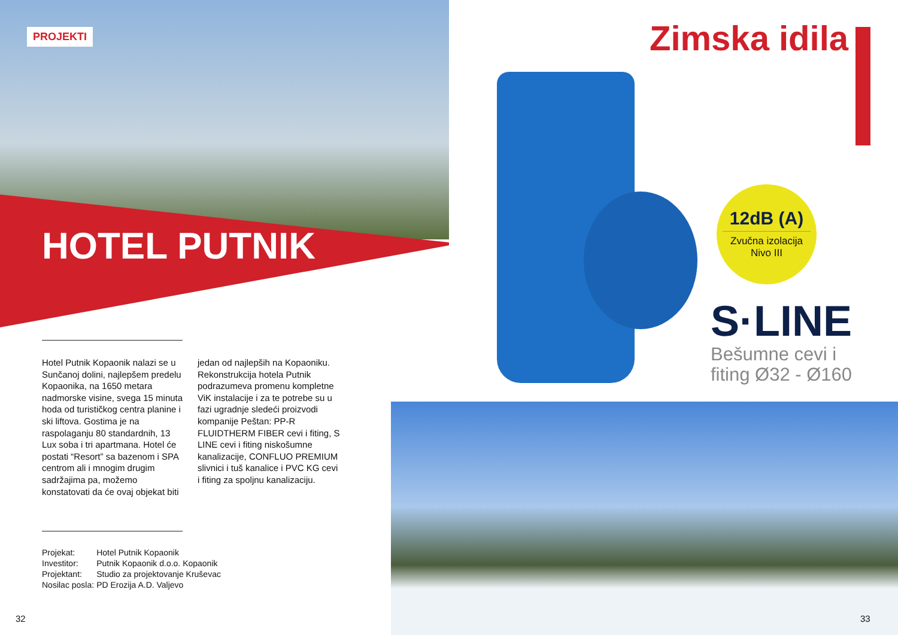PROJEKTI
HOTEL PUTNIK
Zimska idila
12dB (A)
Zvučna izolacija
Nivo III
S·LINE
Bešumne cevi i
fiting Ø32 - Ø160
Hotel Putnik Kopaonik nalazi se u Sunčanoj dolini, najlepšem predelu Kopaonika, na 1650 metara nadmorske visine, svega 15 minuta hoda od turističkog centra planine i ski liftova. Gostima je na raspolaganju 80 standardnih, 13 Lux soba i tri apartmana. Hotel će postati “Resort” sa bazenom i SPA centrom ali i mnogim drugim sadržajima pa, možemo konstatovati da će ovaj objekat biti jedan od najlepših na Kopaoniku. Rekonstrukcija hotela Putnik podrazumeva promenu kompletne ViK instalacije i za te potrebe su u fazi ugradnje sledeći proizvodi kompanije Peštan: PP-R FLUIDTHERM FIBER cevi i fiting, S LINE cevi i fiting niskošumne kanalizacije, CONFLUO PREMIUM slivnici i tuš kanalice i PVC KG cevi i fiting za spoljnu kanalizaciju.
| Projekat: | Hotel Putnik Kopaonik |
| Investitor: | Putnik Kopaonik d.o.o. Kopaonik |
| Projektant: | Studio za projektovanje Kruševac |
| Nosilac posla: | PD Erozija A.D. Valjevo |
32 33